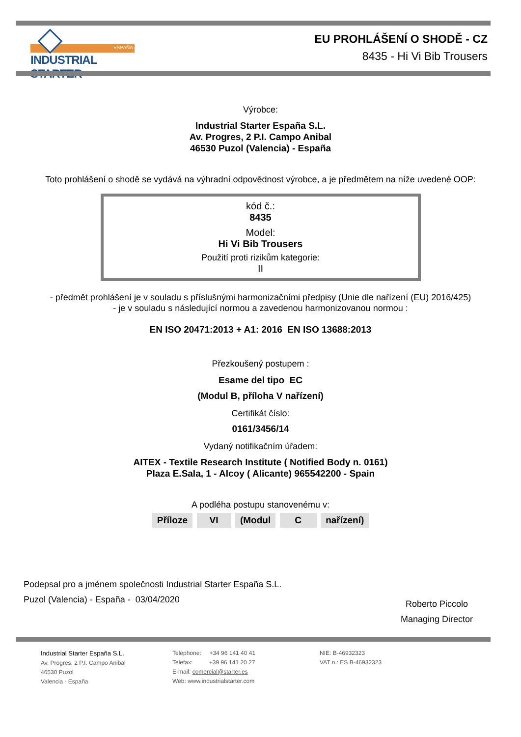ESPAÑA
INDUSTRIAL STARTER
EU PROHLÁŠENÍ O SHODĚ - CZ
8435 - Hi Vi Bib Trousers
Výrobce:
Industrial Starter España S.L.
Av. Progres, 2 P.I. Campo Anibal
46530 Puzol (Valencia) - España
Toto prohlášení o shodě se vydává na výhradní odpovědnost výrobce, a je předmětem na níže uvedené OOP:
kód č.:
8435
Model:
Hi Vi Bib Trousers
Použití proti rizikům kategorie:
II
- předmět prohlášení je v souladu s příslušnými harmonizačními předpisy (Unie dle nařízení (EU) 2016/425)
- je v souladu s následující normou a zavedenou harmonizovanou normou :
EN ISO 20471:2013 + A1: 2016 EN ISO 13688:2013
Přezkoušený postupem :
Esame del tipo EC
(Modul B, příloha V nařízení)
Certifikát číslo:
0161/3456/14
Vydaný notifikačním úřadem:
AITEX - Textile Research Institute ( Notified Body n. 0161)
Plaza E.Sala, 1 - Alcoy ( Alicante) 965542200 - Spain
A podléha postupu stanovenému v:
Příloze VI (Modul C nařízení)
Podepsal pro a jménem společnosti Industrial Starter España S.L.
Puzol (Valencia) - España - 03/04/2020
Roberto Piccolo
Managing Director
Industrial Starter España S.L.
Av. Progres, 2 P.I. Campo Anibal
46530 Puzol
Valencia - España
Telephone: +34 96 141 40 41
Telefax: +39 96 141 20 27
E-mail: comercial@starter.es
Web: www.industrialstarter.com
NIE: B-46932323
VAT n.: ES B-46932323